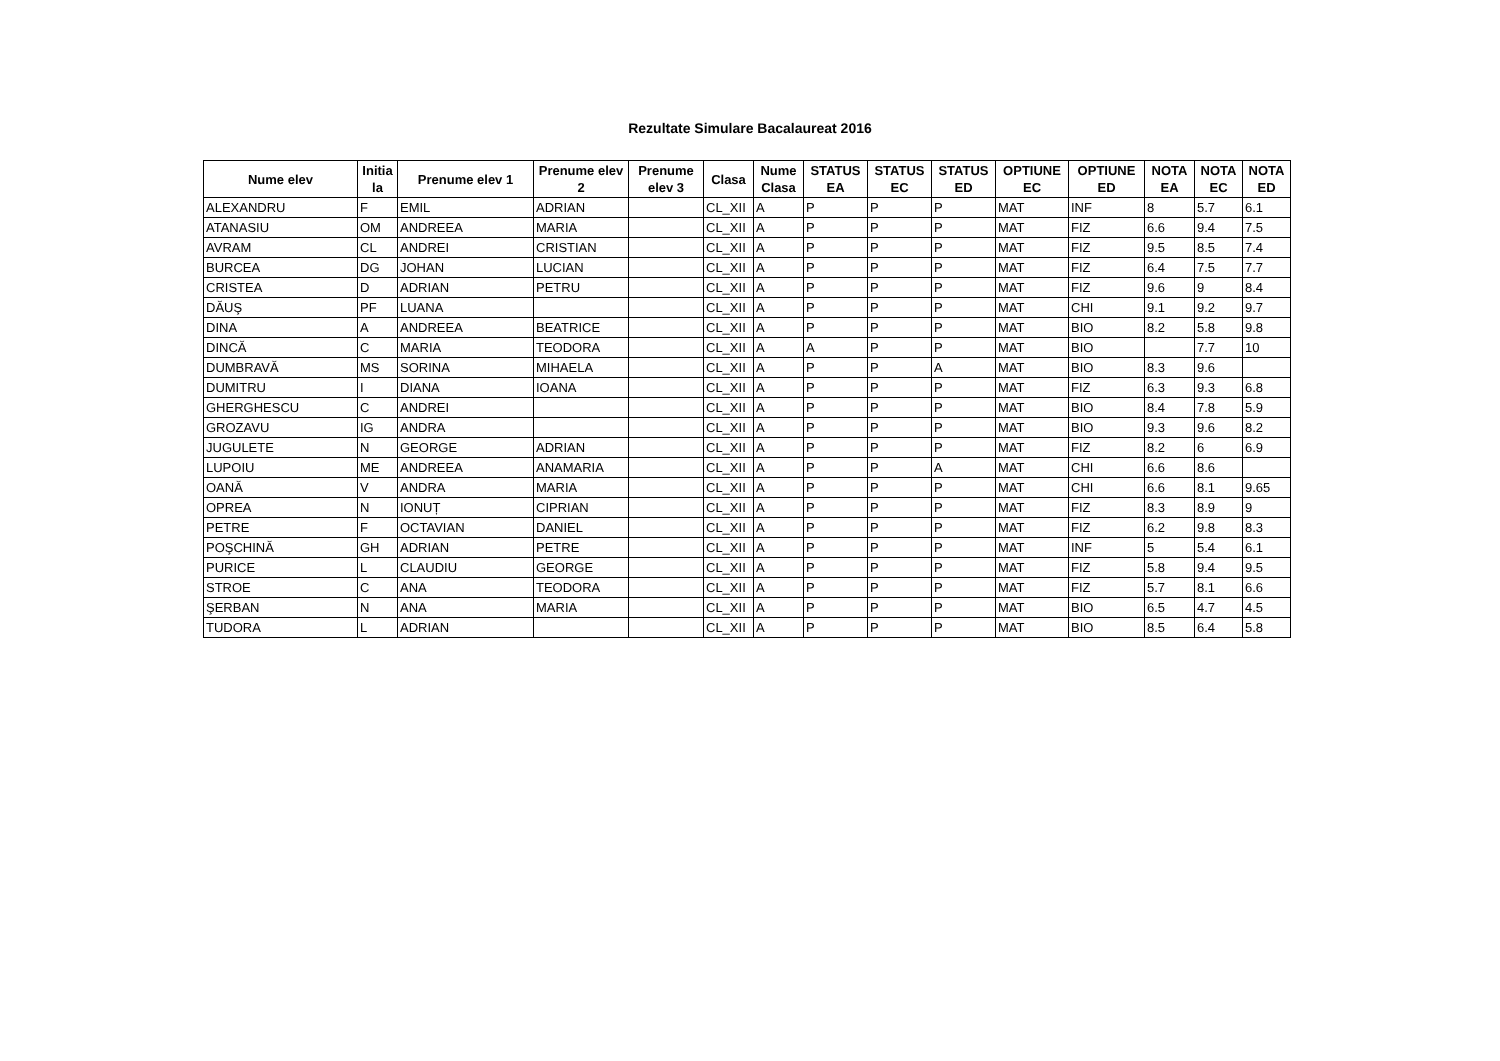Rezultate Simulare Bacalaureat 2016
| Nume elev | Initia la | Prenume elev 1 | Prenume elev 2 | Prenume elev 3 | Clasa | Nume Clasa | STATUS EA | STATUS EC | STATUS ED | OPTIUNE EC | OPTIUNE ED | NOTA EA | NOTA EC | NOTA ED |
| --- | --- | --- | --- | --- | --- | --- | --- | --- | --- | --- | --- | --- | --- | --- |
| ALEXANDRU | F | EMIL | ADRIAN | | CL_XII | A | P | P | P | MAT | INF | 8 | 5.7 | 6.1 |
| ATANASIU | OM | ANDREEA | MARIA | | CL_XII | A | P | P | P | MAT | FIZ | 6.6 | 9.4 | 7.5 |
| AVRAM | CL | ANDREI | CRISTIAN | | CL_XII | A | P | P | P | MAT | FIZ | 9.5 | 8.5 | 7.4 |
| BURCEA | DG | JOHAN | LUCIAN | | CL_XII | A | P | P | P | MAT | FIZ | 6.4 | 7.5 | 7.7 |
| CRISTEA | D | ADRIAN | PETRU | | CL_XII | A | P | P | P | MAT | FIZ | 9.6 | 9 | 8.4 |
| DĂUŞ | PF | LUANA | | | CL_XII | A | P | P | P | MAT | CHI | 9.1 | 9.2 | 9.7 |
| DINA | A | ANDREEA | BEATRICE | | CL_XII | A | P | P | P | MAT | BIO | 8.2 | 5.8 | 9.8 |
| DINCĂ | C | MARIA | TEODORA | | CL_XII | A | A | P | P | MAT | BIO | | 7.7 | 10 |
| DUMBRAVĂ | MS | SORINA | MIHAELA | | CL_XII | A | P | P | A | MAT | BIO | 8.3 | 9.6 | |
| DUMITRU | I | DIANA | IOANA | | CL_XII | A | P | P | P | MAT | FIZ | 6.3 | 9.3 | 6.8 |
| GHERGHESCU | C | ANDREI | | | CL_XII | A | P | P | P | MAT | BIO | 8.4 | 7.8 | 5.9 |
| GROZAVU | IG | ANDRA | | | CL_XII | A | P | P | P | MAT | BIO | 9.3 | 9.6 | 8.2 |
| JUGULETE | N | GEORGE | ADRIAN | | CL_XII | A | P | P | P | MAT | FIZ | 8.2 | 6 | 6.9 |
| LUPOIU | ME | ANDREEA | ANAMARIA | | CL_XII | A | P | P | A | MAT | CHI | 6.6 | 8.6 | |
| OANĂ | V | ANDRA | MARIA | | CL_XII | A | P | P | P | MAT | CHI | 6.6 | 8.1 | 9.65 |
| OPREA | N | IONUȚ | CIPRIAN | | CL_XII | A | P | P | P | MAT | FIZ | 8.3 | 8.9 | 9 |
| PETRE | F | OCTAVIAN | DANIEL | | CL_XII | A | P | P | P | MAT | FIZ | 6.2 | 9.8 | 8.3 |
| POŞCHINĂ | GH | ADRIAN | PETRE | | CL_XII | A | P | P | P | MAT | INF | 5 | 5.4 | 6.1 |
| PURICE | L | CLAUDIU | GEORGE | | CL_XII | A | P | P | P | MAT | FIZ | 5.8 | 9.4 | 9.5 |
| STROE | C | ANA | TEODORA | | CL_XII | A | P | P | P | MAT | FIZ | 5.7 | 8.1 | 6.6 |
| ŞERBAN | N | ANA | MARIA | | CL_XII | A | P | P | P | MAT | BIO | 6.5 | 4.7 | 4.5 |
| TUDORA | L | ADRIAN | | | CL_XII | A | P | P | P | MAT | BIO | 8.5 | 6.4 | 5.8 |